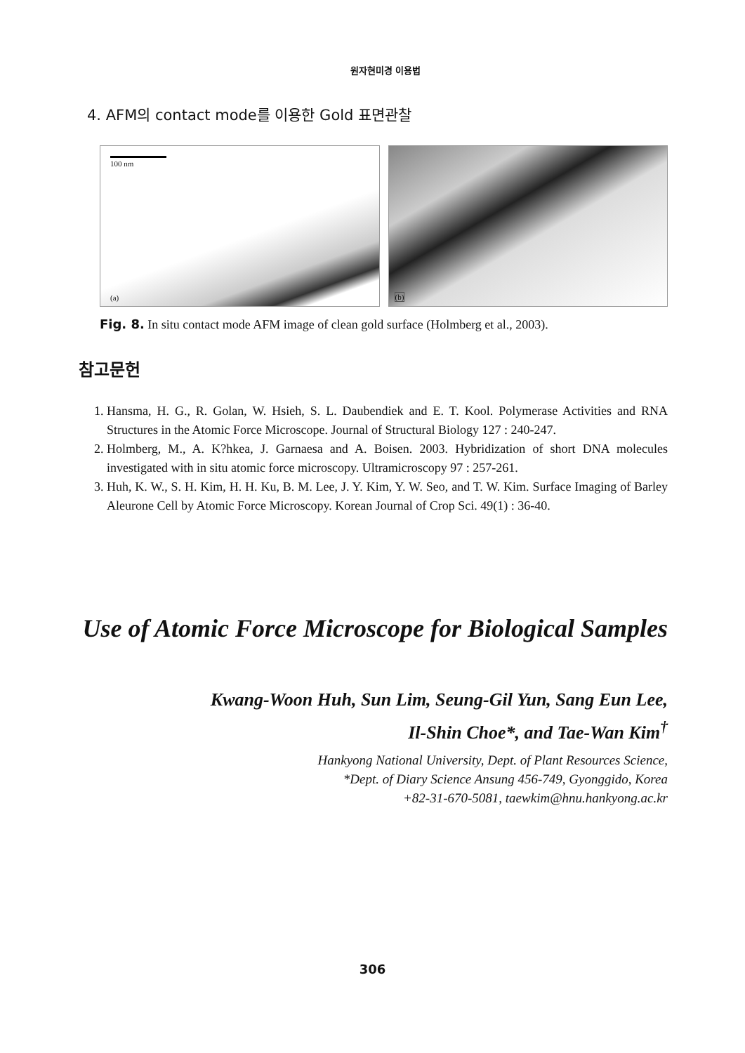원자현미경 이용법
4. AFM의 contact mode를 이용한 Gold 표면관찰
100 nm
(a)
(b)
Fig. 8. In situ contact mode AFM image of clean gold surface (Holmberg et al., 2003).
참고문헌
1. Hansma, H. G., R. Golan, W. Hsieh, S. L. Daubendiek and E. T. Kool. Polymerase Activities and RNA Structures in the Atomic Force Microscope. Journal of Structural Biology 127 : 240-247.
2. Holmberg, M., A. K?hkea, J. Garnaesa and A. Boisen. 2003. Hybridization of short DNA molecules investigated with in situ atomic force microscopy. Ultramicroscopy 97 : 257-261.
3. Huh, K. W., S. H. Kim, H. H. Ku, B. M. Lee, J. Y. Kim, Y. W. Seo, and T. W. Kim. Surface Imaging of Barley Aleurone Cell by Atomic Force Microscopy. Korean Journal of Crop Sci. 49(1) : 36-40.
Use of Atomic Force Microscope for Biological Samples
Kwang-Woon Huh, Sun Lim, Seung-Gil Yun, Sang Eun Lee,
Il-Shin Choe*, and Tae-Wan Kim<sup>†</sup>
Hankyong National University, Dept. of Plant Resources Science,
*Dept. of Diary Science Ansung 456-749, Gyonggido, Korea
+82-31-670-5081, taewkim@hnu.hankyong.ac.kr
306